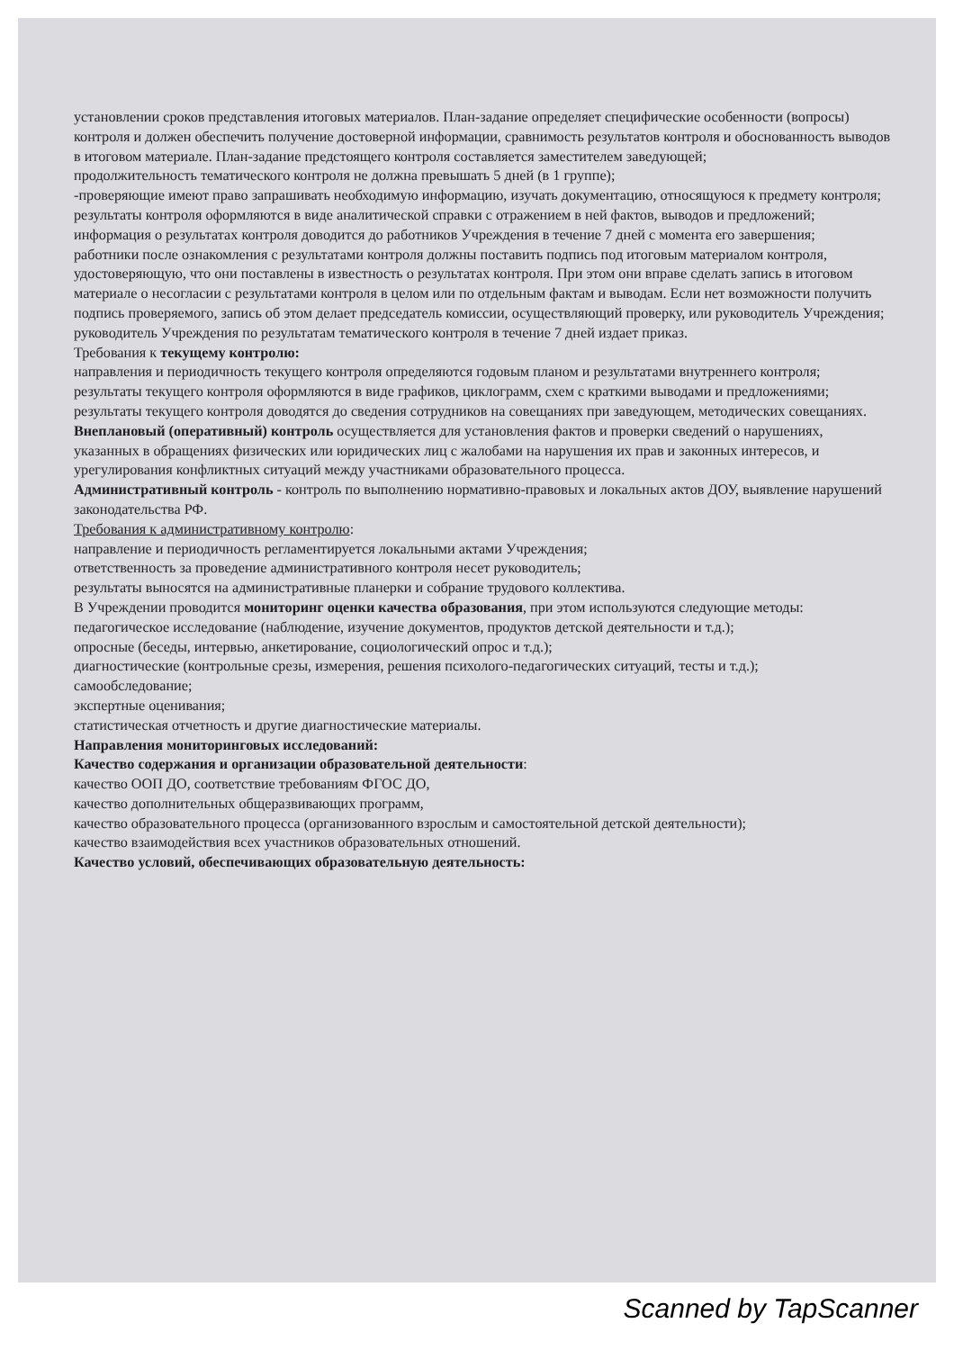установлении сроков представления итоговых материалов. План-задание определяет специфические особенности (вопросы) контроля и должен обеспечить получение достоверной информации, сравнимость результатов контроля и обоснованность выводов в итоговом материале. План-задание предстоящего контроля составляется заместителем заведующей;
продолжительность тематического контроля не должна превышать 5 дней (в 1 группе);
-проверяющие имеют право запрашивать необходимую информацию, изучать документацию, относящуюся к предмету контроля;
результаты контроля оформляются в виде аналитической справки с отражением в ней фактов, выводов и предложений;
информация о результатах контроля доводится до работников Учреждения в течение 7 дней с момента его завершения;
работники после ознакомления с результатами контроля должны поставить подпись под итоговым материалом контроля, удостоверяющую, что они поставлены в известность о результатах контроля. При этом они вправе сделать запись в итоговом материале о несогласии с результатами контроля в целом или по отдельным фактам и выводам. Если нет возможности получить подпись проверяемого, запись об этом делает председатель комиссии, осуществляющий проверку, или руководитель Учреждения;
руководитель Учреждения по результатам тематического контроля в течение 7 дней издает приказ.
Требования к текущему контролю:
направления и периодичность текущего контроля определяются годовым планом и результатами внутреннего контроля;
результаты текущего контроля оформляются в виде графиков, циклограмм, схем с краткими выводами и предложениями;
результаты текущего контроля доводятся до сведения сотрудников на совещаниях при заведующем, методических совещаниях.
Внеплановый (оперативный) контроль осуществляется для установления фактов и проверки сведений о нарушениях, указанных в обращениях физических или юридических лиц с жалобами на нарушения их прав и законных интересов, и урегулирования конфликтных ситуаций между участниками образовательного процесса.
Административный контроль - контроль по выполнению нормативно-правовых и локальных актов ДОУ, выявление нарушений законодательства РФ.
Требования к административному контролю:
направление и периодичность регламентируется локальными актами Учреждения;
ответственность за проведение административного контроля несет руководитель;
результаты выносятся на административные планерки и собрание трудового коллектива.
В Учреждении проводится мониторинг оценки качества образования, при этом используются следующие методы:
педагогическое исследование (наблюдение, изучение документов, продуктов детской деятельности и т.д.);
опросные (беседы, интервью, анкетирование, социологический опрос и т.д.);
диагностические (контрольные срезы, измерения, решения психолого-педагогических ситуаций, тесты и т.д.);
самообследование;
экспертные оценивания;
статистическая отчетность и другие диагностические материалы.
Направления мониторинговых исследований:
Качество содержания и организации образовательной деятельности:
качество ООП ДО, соответствие требованиям ФГОС ДО,
качество дополнительных общеразвивающих программ,
качество образовательного процесса (организованного взрослым и самостоятельной детской деятельности);
качество взаимодействия всех участников образовательных отношений.
Качество условий, обеспечивающих образовательную деятельность:
Scanned by TapScanner